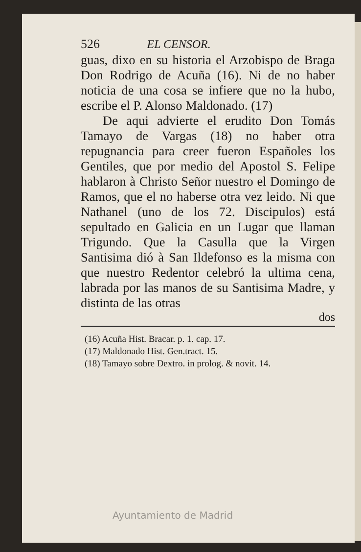526 EL CENSOR.
guas, dixo en su historia el Arzobispo de Braga Don Rodrigo de Acuña (16). Ni de no haber noticia de una cosa se infiere que no la hubo, escribe el P. Alonso Maldonado. (17)
De aqui advierte el erudito Don Tomás Tamayo de Vargas (18) no haber otra repugnancia para creer fueron Españoles los Gentiles, que por medio del Apostol S. Felipe hablaron à Christo Señor nuestro el Domingo de Ramos, que el no haberse otra vez leido. Ni que Nathanel (uno de los 72. Discipulos) está sepultado en Galicia en un Lugar que llaman Trigundo. Que la Casulla que la Virgen Santisima dió à San Ildefonso es la misma con que nuestro Redentor celebró la ultima cena, labrada por las manos de su Santisima Madre, y distinta de las otras
dos
(16) Acuña Hist. Bracar. p. 1. cap. 17.
(17) Maldonado Hist. Gen.tract. 15.
(18) Tamayo sobre Dextro. in prolog. & novit. 14.
Ayuntamiento de Madrid